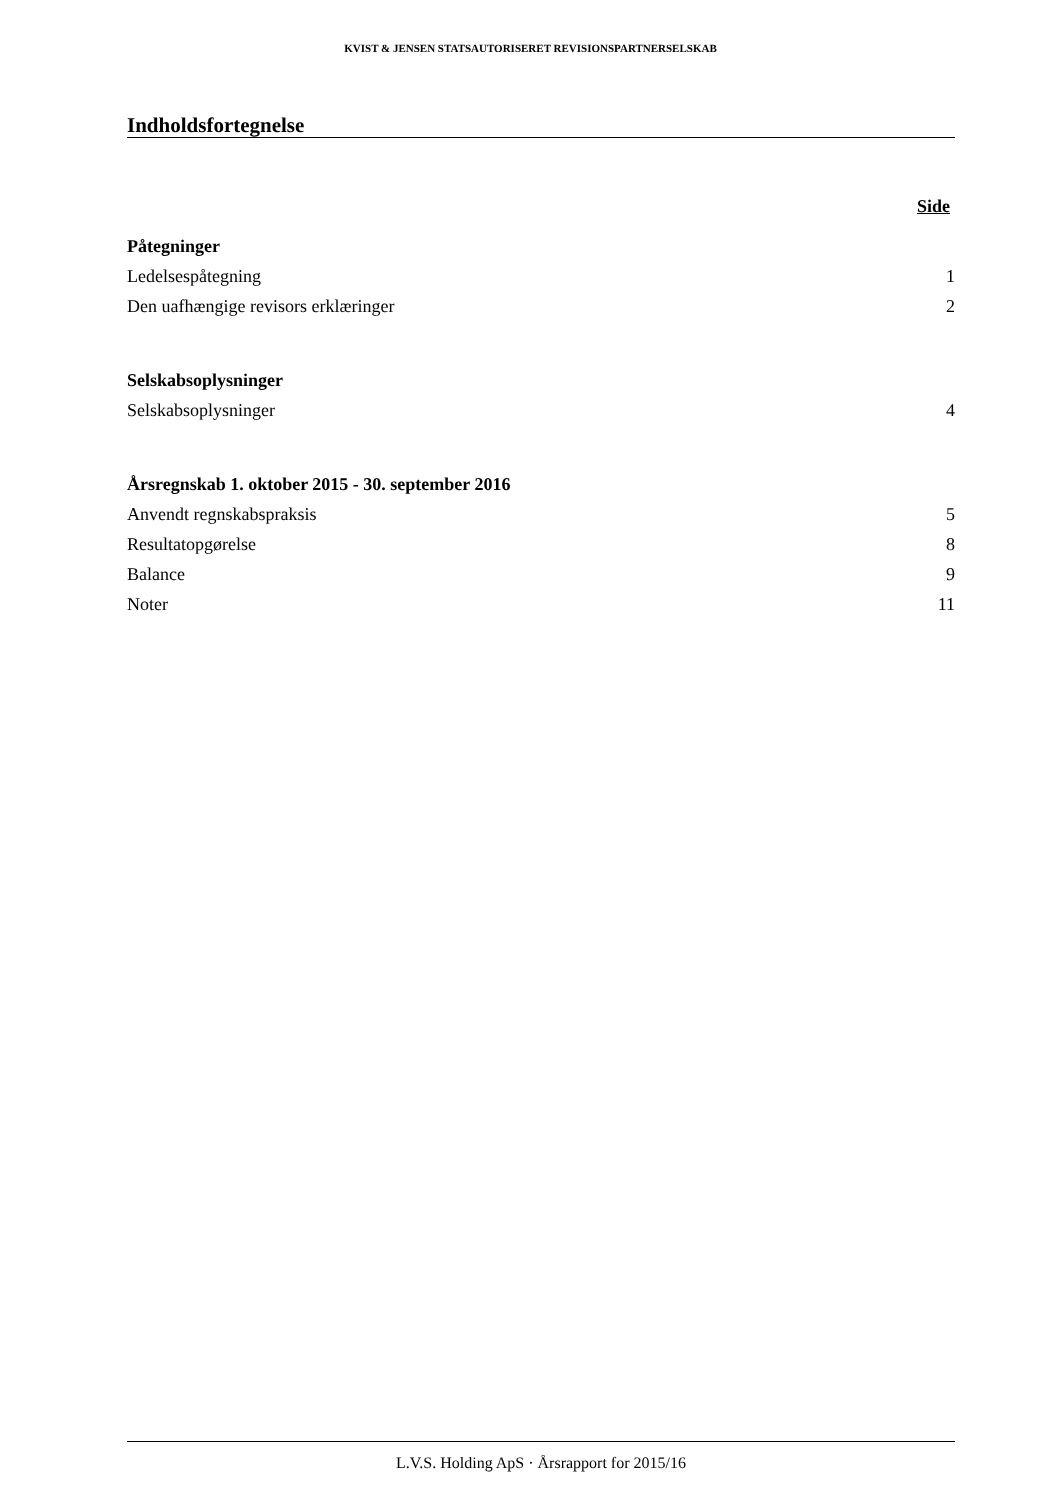KVIST & JENSEN STATSAUTORISERET REVISIONSPARTNERSELSKAB
Indholdsfortegnelse
Side
Påtegninger
Ledelsespåtegning 1
Den uafhængige revisors erklæringer 2
Selskabsoplysninger
Selskabsoplysninger 4
Årsregnskab 1. oktober 2015 - 30. september 2016
Anvendt regnskabspraksis 5
Resultatopgørelse 8
Balance 9
Noter 11
L.V.S. Holding ApS · Årsrapport for 2015/16